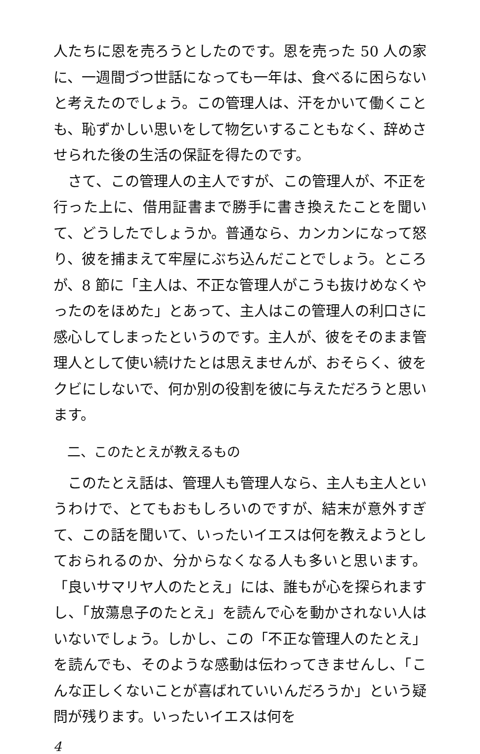人たちに恩を売ろうとしたのです。恩を売った 50 人の家に、一週間づつ世話になっても一年は、食べるに困らないと考えたのでしょう。この管理人は、汗をかいて働くことも、恥ずかしい思いをして物乞いすることもなく、辞めさせられた後の生活の保証を得たのです。
　さて、この管理人の主人ですが、この管理人が、不正を行った上に、借用証書まで勝手に書き換えたことを聞いて、どうしたでしょうか。普通なら、カンカンになって怒り、彼を捕まえて牢屋にぶち込んだことでしょう。ところが、8 節に「主人は、不正な管理人がこうも抜けめなくやったのをほめた」とあって、主人はこの管理人の利口さに感心してしまったというのです。主人が、彼をそのまま管理人として使い続けたとは思えませんが、おそらく、彼をクビにしないで、何か別の役割を彼に与えただろうと思います。
二、このたとえが教えるもの
　このたとえ話は、管理人も管理人なら、主人も主人というわけで、とてもおもしろいのですが、結末が意外すぎて、この話を聞いて、いったいイエスは何を教えようとしておられるのか、分からなくなる人も多いと思います。「良いサマリヤ人のたとえ」には、誰もが心を探られますし、「放蕩息子のたとえ」を読んで心を動かされない人はいないでしょう。しかし、この「不正な管理人のたとえ」を読んでも、そのような感動は伝わってきませんし、「こんな正しくないことが喜ばれていいんだろうか」という疑問が残ります。いったいイエスは何を
4